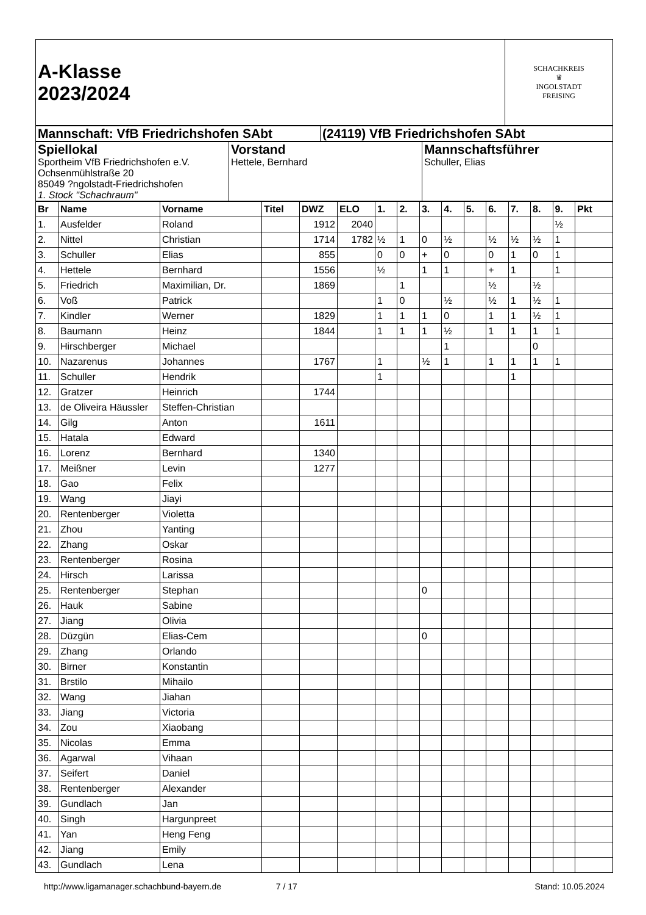| A-Klasse 2023/2024 | SCHACHKREIS ♛ INGOLSTADT FREISING |
| Mannschaft: VfB Friedrichshofen SAbt | (24119) VfB Friedrichshofen SAbt |
| Spiellokal Sportheim VfB Friedrichshofen e.V. Ochsenmühlstraße 20 85049 ?ngolstadt-Friedrichshofen 1. Stock "Schachraum" | Vorstand Hettele, Bernhard | Mannschaftsführer Schuller, Elias |
| Br | Name | Vorname | Titel | DWZ | ELO | 1. | 2. | 3. | 4. | 5. | 6. | 7. | 8. | 9. | Pkt |
| --- | --- | --- | --- | --- | --- | --- | --- | --- | --- | --- | --- | --- | --- | --- | --- |
| 1. | Ausfelder | Roland | | 1912 | 2040 | | | | | | | | | ½ | |
| 2. | Nittel | Christian | | 1714 | 1782 | ½ | 1 | 0 | ½ | | ½ | ½ | ½ | 1 | |
| 3. | Schuller | Elias | | 855 | | 0 | 0 | + | 0 | | 0 | 1 | 0 | 1 | |
| 4. | Hettele | Bernhard | | 1556 | | ½ | | 1 | 1 | | + | 1 | | 1 | |
| 5. | Friedrich | Maximilian, Dr. | | 1869 | | | 1 | | | | ½ | | ½ | | |
| 6. | Voß | Patrick | | | | 1 | 0 | | ½ | | ½ | 1 | ½ | 1 | |
| 7. | Kindler | Werner | | 1829 | | 1 | 1 | 1 | 0 | | 1 | 1 | ½ | 1 | |
| 8. | Baumann | Heinz | | 1844 | | 1 | 1 | 1 | ½ | | 1 | 1 | 1 | 1 | |
| 9. | Hirschberger | Michael | | | | | | | 1 | | | | 0 | | |
| 10. | Nazarenus | Johannes | | 1767 | | 1 | | ½ | 1 | | 1 | 1 | 1 | 1 | |
| 11. | Schuller | Hendrik | | | | 1 | | | | | | 1 | | | |
| 12. | Gratzer | Heinrich | | 1744 | | | | | | | | | | | |
| 13. | de Oliveira Häussler | Steffen-Christian | | | | | | | | | | | | | |
| 14. | Gilg | Anton | | 1611 | | | | | | | | | | | |
| 15. | Hatala | Edward | | | | | | | | | | | | | |
| 16. | Lorenz | Bernhard | | 1340 | | | | | | | | | | | |
| 17. | Meißner | Levin | | 1277 | | | | | | | | | | | |
| 18. | Gao | Felix | | | | | | | | | | | | | |
| 19. | Wang | Jiayi | | | | | | | | | | | | | |
| 20. | Rentenberger | Violetta | | | | | | | | | | | | | |
| 21. | Zhou | Yanting | | | | | | | | | | | | | |
| 22. | Zhang | Oskar | | | | | | | | | | | | | |
| 23. | Rentenberger | Rosina | | | | | | | | | | | | | |
| 24. | Hirsch | Larissa | | | | | | | | | | | | | |
| 25. | Rentenberger | Stephan | | | | | | 0 | | | | | | | |
| 26. | Hauk | Sabine | | | | | | | | | | | | | |
| 27. | Jiang | Olivia | | | | | | | | | | | | | |
| 28. | Düzgün | Elias-Cem | | | | | | 0 | | | | | | | |
| 29. | Zhang | Orlando | | | | | | | | | | | | | |
| 30. | Birner | Konstantin | | | | | | | | | | | | | |
| 31. | Brstilo | Mihailo | | | | | | | | | | | | | |
| 32. | Wang | Jiahan | | | | | | | | | | | | | |
| 33. | Jiang | Victoria | | | | | | | | | | | | | |
| 34. | Zou | Xiaobang | | | | | | | | | | | | | |
| 35. | Nicolas | Emma | | | | | | | | | | | | | |
| 36. | Agarwal | Vihaan | | | | | | | | | | | | | |
| 37. | Seifert | Daniel | | | | | | | | | | | | | |
| 38. | Rentenberger | Alexander | | | | | | | | | | | | | |
| 39. | Gundlach | Jan | | | | | | | | | | | | | |
| 40. | Singh | Hargunpreet | | | | | | | | | | | | | |
| 41. | Yan | Heng Feng | | | | | | | | | | | | | |
| 42. | Jiang | Emily | | | | | | | | | | | | | |
| 43. | Gundlach | Lena | | | | | | | | | | | | | |
http://www.ligamanager.schachbund-bayern.de 7 / 17 Stand: 10.05.2024